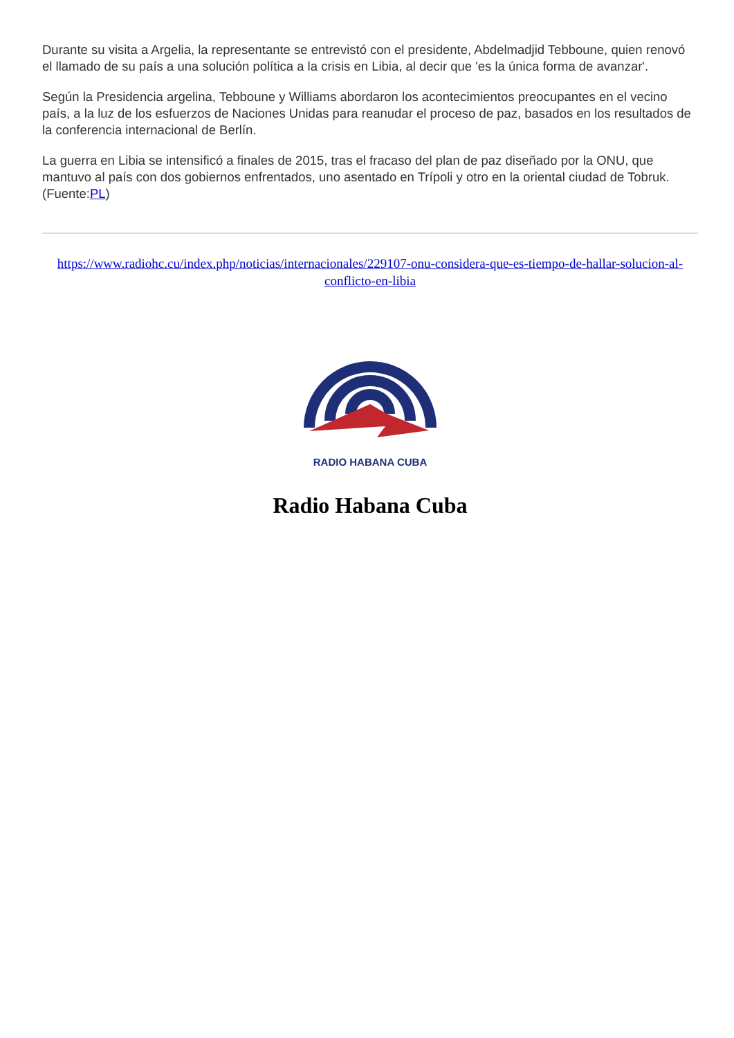Durante su visita a Argelia, la representante se entrevistó con el presidente, Abdelmadjid Tebboune, quien renovó el llamado de su país a una solución política a la crisis en Libia, al decir que 'es la única forma de avanzar'.
Según la Presidencia argelina, Tebboune y Williams abordaron los acontecimientos preocupantes en el vecino país, a la luz de los esfuerzos de Naciones Unidas para reanudar el proceso de paz, basados en los resultados de la conferencia internacional de Berlín.
La guerra en Libia se intensificó a finales de 2015, tras el fracaso del plan de paz diseñado por la ONU, que mantuvo al país con dos gobiernos enfrentados, uno asentado en Trípoli y otro en la oriental ciudad de Tobruk. (Fuente:PL)
https://www.radiohc.cu/index.php/noticias/internacionales/229107-onu-considera-que-es-tiempo-de-hallar-solucion-al-conflicto-en-libia
RADIO HABANA CUBA
Radio Habana Cuba